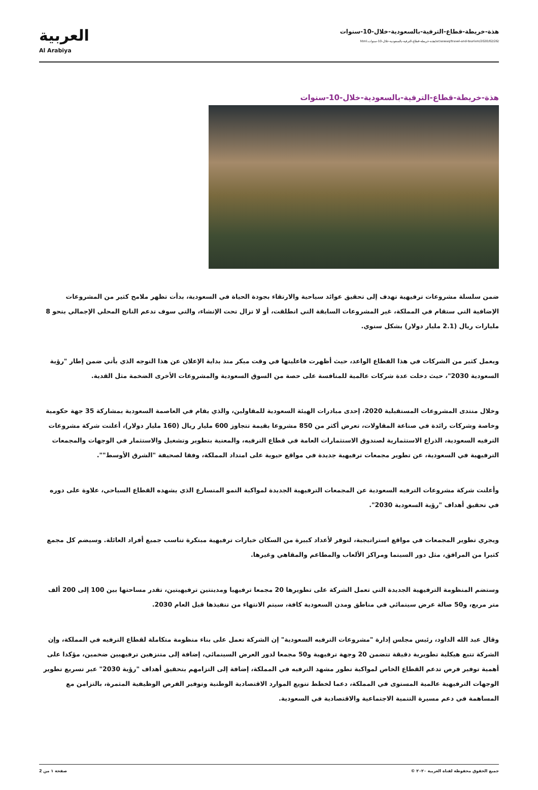هذة-خريطة-قطاع-الترفية-بالسعودية-خلال-10-سنوات
/ar/aswaq/travel-and-tourism/2020/02/26/هذة-خريطة-قطاع-الترفية-بالسعودية-خلال-10-سنوات.html
العربية
Al Arabiya
هذة-خريطة-قطاع-الترفية-بالسعودية-خلال-10-سنوات
ضمن سلسلة مشروعات ترفيهية تهدف إلى تحقيق عوائد سياحية والارتقاء بجودة الحياة في السعودية، بدأت تظهر ملامح كثير من المشروعات الإضافية التي ستقام في المملكة، غير المشروعات السابقة التي انطلقت، أو لا تزال تحت الإنشاء، والتي سوف تدعم الناتج المحلي الإجمالي بنحو 8 مليارات ريال (2.1 مليار دولار) بشكل سنوي.
ويعمل كثير من الشركات في هذا القطاع الواعد، حيث أظهرت فاعليتها في وقت مبكر منذ بداية الإعلان عن هذا التوجه الذي يأتي ضمن إطار "رؤية السعودية 2030"، حيث دخلت عدة شركات عالمية للمنافسة على حصة من السوق السعودية والمشروعات الأخرى الضخمة مثل القدية.
وخلال منتدى المشروعات المستقبلية 2020، إحدى مبادرات الهيئة السعودية للمقاولين، والذي يقام في العاصمة السعودية بمشاركة 35 جهة حكومية وخاصة وشركات رائدة في صناعة المقاولات، تعرض أكثر من 850 مشروعا بقيمة تتجاوز 600 مليار ريال (160 مليار دولار)، أعلنت شركة مشروعات الترفيه السعودية، الذراع الاستثمارية لصندوق الاستثمارات العامة في قطاع الترفيه، والمعنية بتطوير وتشغيل والاستثمار في الوجهات والمجمعات الترفيهية في السعودية، عن تطوير مجمعات ترفيهية جديدة في مواقع حيوية على امتداد المملكة، وفقا لصحيفة "الشرق الأوسط"".
وأعلنت شركة مشروعات الترفيه السعودية عن المجمعات الترفيهية الجديدة لمواكبة النمو المتسارع الذي يشهده القطاع السياحي، علاوة على دوره في تحقيق أهداف "رؤية السعودية 2030".
ويجري تطوير المجمعات في مواقع استراتيجية، لتوفر لأعداد كبيرة من السكان خيارات ترفيهية مبتكرة تناسب جميع أفراد العائلة. وسيضم كل مجمع كثيرا من المرافق، مثل دور السينما ومراكز الألعاب والمطاعم والمقاهي وغيرها.
وستضم المنظومة الترفيهية الجديدة التي تعمل الشركة على تطويرها 20 مجمعا ترفيهيا ومدينتين ترفيهيتين، تقدر مساحتها بين 100 إلى 200 ألف متر مربع، و50 صالة عرض سينمائي في مناطق ومدن السعودية كافة، سيتم الانتهاء من تنفيذها قبل العام 2030.
وقال عبد الله الداود، رئيس مجلس إدارة "مشروعات الترفيه السعودية" إن الشركة تعمل على بناء منظومة متكاملة لقطاع الترفيه في المملكة، وإن الشركة تتبع هيكلية تطويرية دقيقة تتضمن 20 وجهة ترفيهية و50 مجمعا لدور العرض السينمائي، إضافة إلى متنزهين ترفيهيين ضخمين، مؤكدا على أهمية توفير فرص تدعم القطاع الخاص لمواكبة تطور مشهد الترفيه في المملكة، إضافة إلى التزامهم بتحقيق أهداف "رؤية 2030" عبر تسريع تطوير الوجهات الترفيهية عالمية المستوى في المملكة، دعما لخطط تنويع الموارد الاقتصادية الوطنية وتوفير الفرص الوظيفية المثمرة، بالتزامن مع المساهمة في دعم مسيرة التنمية الاجتماعية والاقتصادية في السعودية.
جميع الحقوق محفوظة لقناة العربية ٢٠٢٠ © صفحة ١ من 2